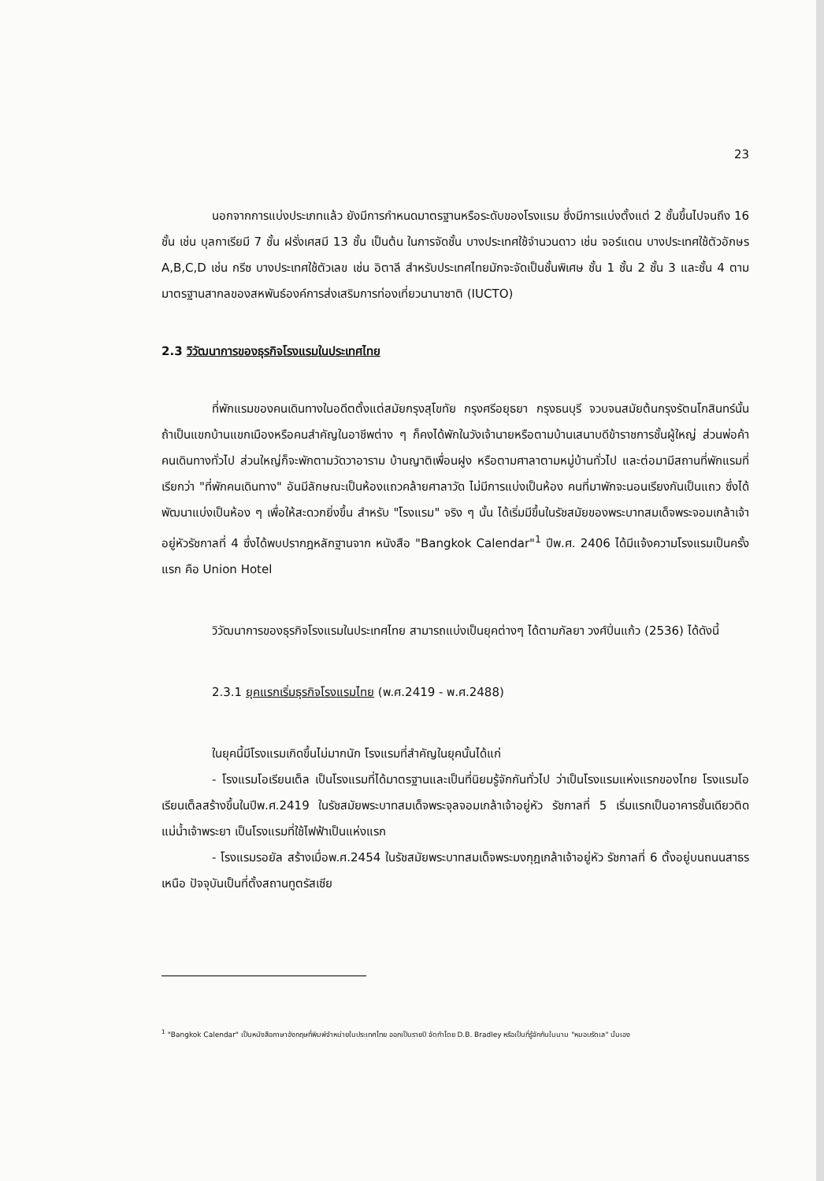23
นอกจากการแบ่งประเภทแล้ว ยังมีการกำหนดมาตรฐานหรือระดับของโรงแรม ซึ่งมีการแบ่งตั้งแต่ 2 ชั้นขึ้นไปจนถึง 16 ชั้น เช่น บุลกาเรียมี 7 ชั้น ฝรั่งเศสมี 13 ชั้น เป็นต้น ในการจัดชั้น บางประเทศใช้จำนวนดาว เช่น จอร์แดน บางประเทศใช้ตัวอักษร A,B,C,D เช่น กรีซ บางประเทศใช้ตัวเลข เช่น อิตาลี สำหรับประเทศไทยมักจะจัดเป็นชั้นพิเศษ ชั้น 1 ชั้น 2 ชั้น 3 และชั้น 4 ตามมาตรฐานสากลของสหพันธ์องค์การส่งเสริมการท่องเที่ยวนานาชาติ (IUCTO)
2.3 วิวัฒนาการของธุรกิจโรงแรมในประเทศไทย
ที่พักแรมของคนเดินทางในอดีตตั้งแต่สมัยกรุงสุโขทัย กรุงศรีอยุธยา กรุงธนบุรี จวบจนสมัยต้นกรุงรัตนโกสินทร์นั้น ถ้าเป็นแขกบ้านแขกเมืองหรือคนสำคัญในอาชีพต่าง ๆ ก็คงได้พักในวังเจ้านายหรือตามบ้านเสนาบดีข้าราชการชั้นผู้ใหญ่ ส่วนพ่อค้าคนเดินทางทั่วไป ส่วนใหญ่ก็จะพักตามวัดวาอาราม บ้านญาติเพื่อนฝูง หรือตามศาลาตามหมู่บ้านทั่วไป และต่อมามีสถานที่พักแรมที่เรียกว่า "ที่พักคนเดินทาง" อันมีลักษณะเป็นห้องแถวคล้ายศาลาวัด ไม่มีการแบ่งเป็นห้อง คนที่มาพักจะนอนเรียงกันเป็นแถว ซึ่งได้พัฒนาแบ่งเป็นห้อง ๆ เพื่อให้สะดวกยิ่งขึ้น สำหรับ "โรงแรม" จริง ๆ นั้น ได้เริ่มมีขึ้นในรัชสมัยของพระบาทสมเด็จพระจอมเกล้าเจ้าอยู่หัวรัชกาลที่ 4 ซึ่งได้พบปรากฎหลักฐานจาก หนังสือ "Bangkok Calendar"<sup>1</sup> ปีพ.ศ. 2406 ได้มีแจ้งความโรงแรมเป็นครั้งแรก คือ Union Hotel
วิวัฒนาการของธุรกิจโรงแรมในประเทศไทย สามารถแบ่งเป็นยุคต่างๆ ได้ตามกัลยา วงศ์ปิ่นแก้ว (2536) ได้ดังนี้
2.3.1 ยุคแรกเริ่มธุรกิจโรงแรมไทย (พ.ศ.2419 - พ.ศ.2488)
ในยุคนี้มีโรงแรมเกิดขึ้นไม่มากนัก โรงแรมที่สำคัญในยุคนั้นได้แก่
- โรงแรมโอเรียนเต็ล เป็นโรงแรมที่ได้มาตรฐานและเป็นที่นิยมรู้จักกันทั่วไป ว่าเป็นโรงแรมแห่งแรกของไทย โรงแรมโอเรียนเต็ลสร้างขึ้นในปีพ.ศ.2419 ในรัชสมัยพระบาทสมเด็จพระจุลจอมเกล้าเจ้าอยู่หัว รัชกาลที่ 5 เริ่มแรกเป็นอาคารชั้นเดียวติดแม่น้ำเจ้าพระยา เป็นโรงแรมที่ใช้ไฟฟ้าเป็นแห่งแรก
- โรงแรมรอยัล สร้างเมื่อพ.ศ.2454 ในรัชสมัยพระบาทสมเด็จพระมงกุฎเกล้าเจ้าอยู่หัว รัชกาลที่ 6 ตั้งอยู่บนถนนสาธรเหนือ ปัจจุบันเป็นที่ตั้งสถานทูตรัสเซีย
<sup>1</sup> "Bangkok Calendar" เป็นหนังสือภาษาอังกฤษที่พิมพ์จำหน่ายในประเทศไทย ออกเป็นรายปี จัดทำโดย D.B. Bradley หรือเป็นที่รู้จักกันในนาม "หมอบรัดเล" นั่นเอง